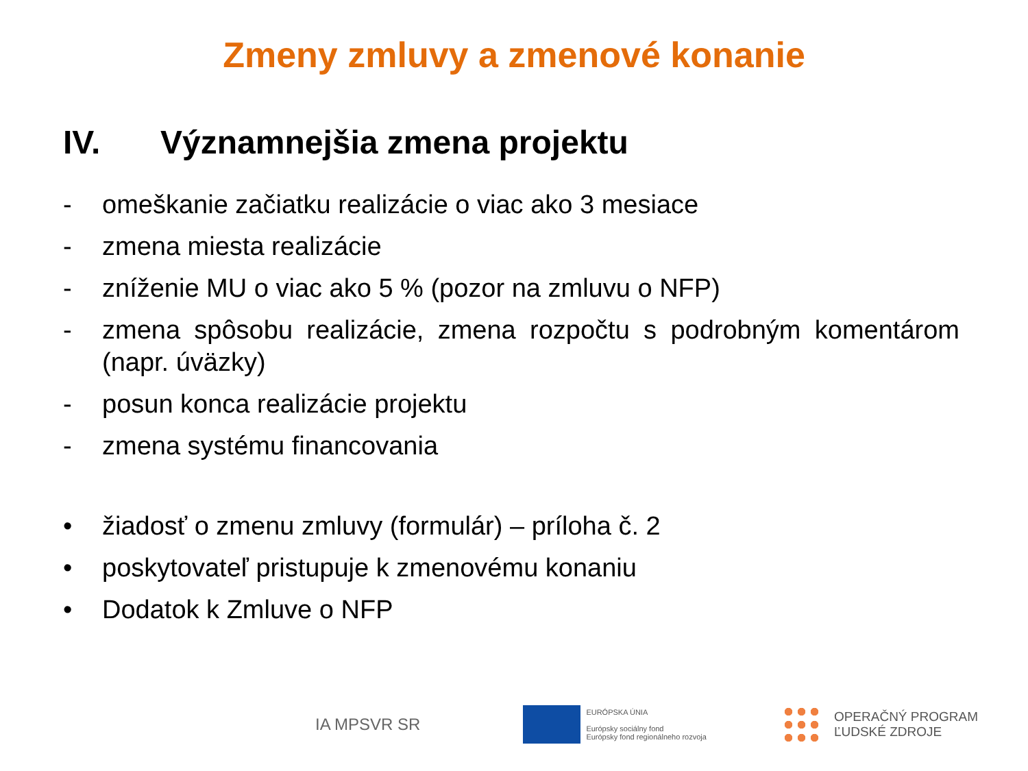Zmeny zmluvy a zmenové konanie
IV. Významnejšia zmena projektu
- omeškanie začiatku realizácie o viac ako 3 mesiace
- zmena miesta realizácie
- zníženie MU o viac ako 5 % (pozor na zmluvu o NFP)
- zmena spôsobu realizácie, zmena rozpočtu s podrobným komentárom (napr. úväzky)
- posun konca realizácie projektu
- zmena systému financovania
• žiadosť o zmenu zmluvy (formulár) – príloha č. 2
• poskytovateľ pristupuje k zmenovému konaniu
• Dodatok k Zmluve o NFP
IA MPSVR SR
EURÓPSKA ÚNIA
Európsky sociálny fond
Európsky fond regionálneho rozvoja
OPERAČNÝ PROGRAM
ĽUDSKÉ ZDROJE